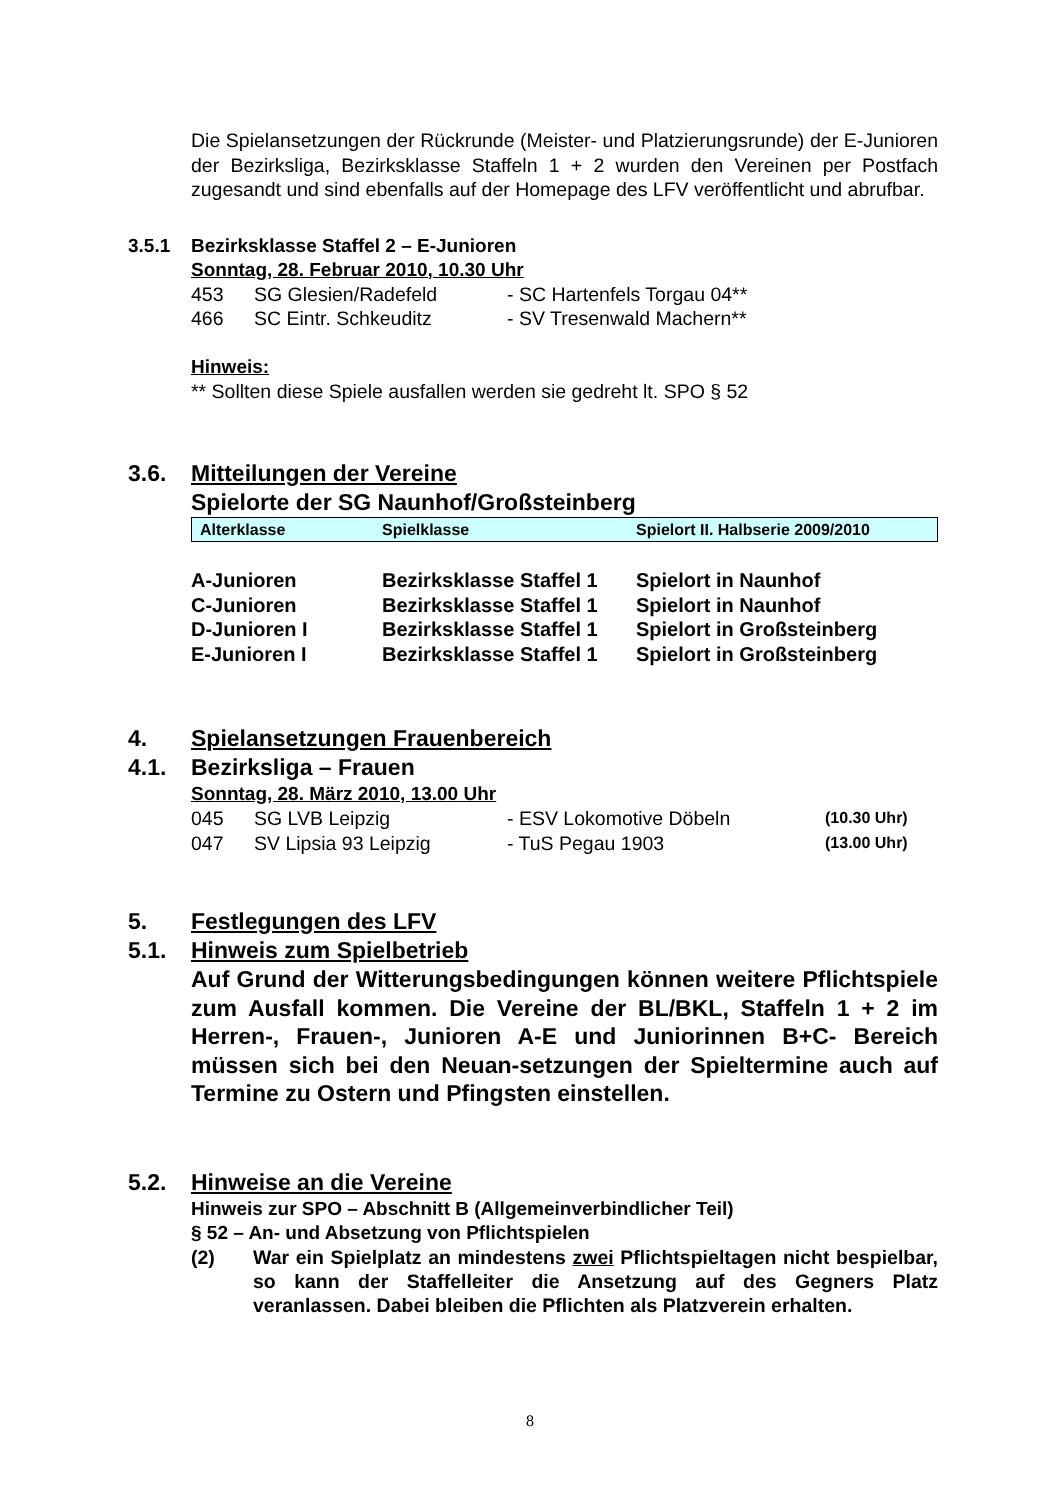Die Spielansetzungen der Rückrunde (Meister- und Platzierungsrunde) der E-Junioren der Bezirksliga, Bezirksklasse Staffeln 1 + 2 wurden den Vereinen per Postfach zugesandt und sind ebenfalls auf der Homepage des LFV veröffentlicht und abrufbar.
3.5.1 Bezirksklasse Staffel 2 – E-Junioren
Sonntag, 28. Februar 2010, 10.30 Uhr
| 453 | SG Glesien/Radefeld | - SC Hartenfels Torgau 04** |
| 466 | SC Eintr. Schkeuditz | - SV Tresenwald Machern** |
Hinweis:
** Sollten diese Spiele ausfallen werden sie gedreht lt. SPO § 52
3.6. Mitteilungen der Vereine
Spielorte der SG Naunhof/Großsteinberg
| Alterklasse | Spielklasse | Spielort II. Halbserie 2009/2010 |
| A-Junioren | Bezirksklasse Staffel 1 | Spielort in Naunhof |
| C-Junioren | Bezirksklasse Staffel 1 | Spielort in Naunhof |
| D-Junioren I | Bezirksklasse Staffel 1 | Spielort in Großsteinberg |
| E-Junioren I | Bezirksklasse Staffel 1 | Spielort in Großsteinberg |
4. Spielansetzungen Frauenbereich
4.1. Bezirksliga – Frauen
Sonntag, 28. März 2010, 13.00 Uhr
| 045 | SG LVB Leipzig | - ESV Lokomotive Döbeln | (10.30 Uhr) |
| 047 | SV Lipsia 93 Leipzig | - TuS Pegau 1903 | (13.00 Uhr) |
5. Festlegungen des LFV
5.1. Hinweis zum Spielbetrieb
Auf Grund der Witterungsbedingungen können weitere Pflichtspiele zum Ausfall kommen. Die Vereine der BL/BKL, Staffeln 1 + 2 im Herren-, Frauen-, Junioren A-E und Juniorinnen B+C- Bereich müssen sich bei den Neuan-setzungen der Spieltermine auch auf Termine zu Ostern und Pfingsten einstellen.
5.2. Hinweise an die Vereine
Hinweis zur SPO – Abschnitt B (Allgemeinverbindlicher Teil)
§ 52 – An- und Absetzung von Pflichtspielen
(2) War ein Spielplatz an mindestens zwei Pflichtspieltagen nicht bespielbar, so kann der Staffelleiter die Ansetzung auf des Gegners Platz veranlassen. Dabei bleiben die Pflichten als Platzverein erhalten.
8